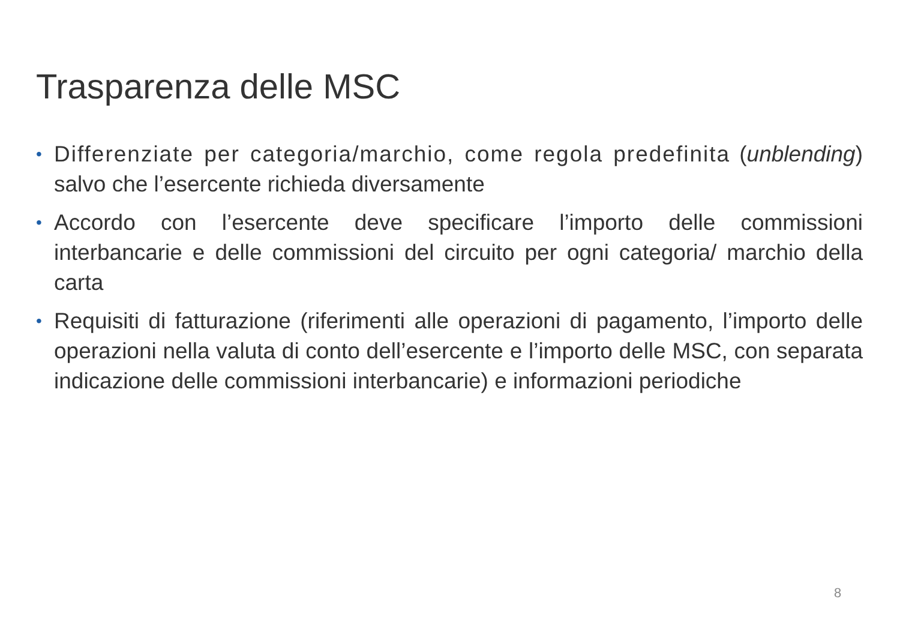Trasparenza delle MSC
• Differenziate per categoria/marchio, come regola predefinita (unblending) salvo che l’esercente richieda diversamente
• Accordo con l’esercente deve specificare l’importo delle commissioni interbancarie e delle commissioni del circuito per ogni categoria/ marchio della carta
• Requisiti di fatturazione (riferimenti alle operazioni di pagamento, l’importo delle operazioni nella valuta di conto dell’esercente e l’importo delle MSC, con separata indicazione delle commissioni interbancarie) e informazioni periodiche
8